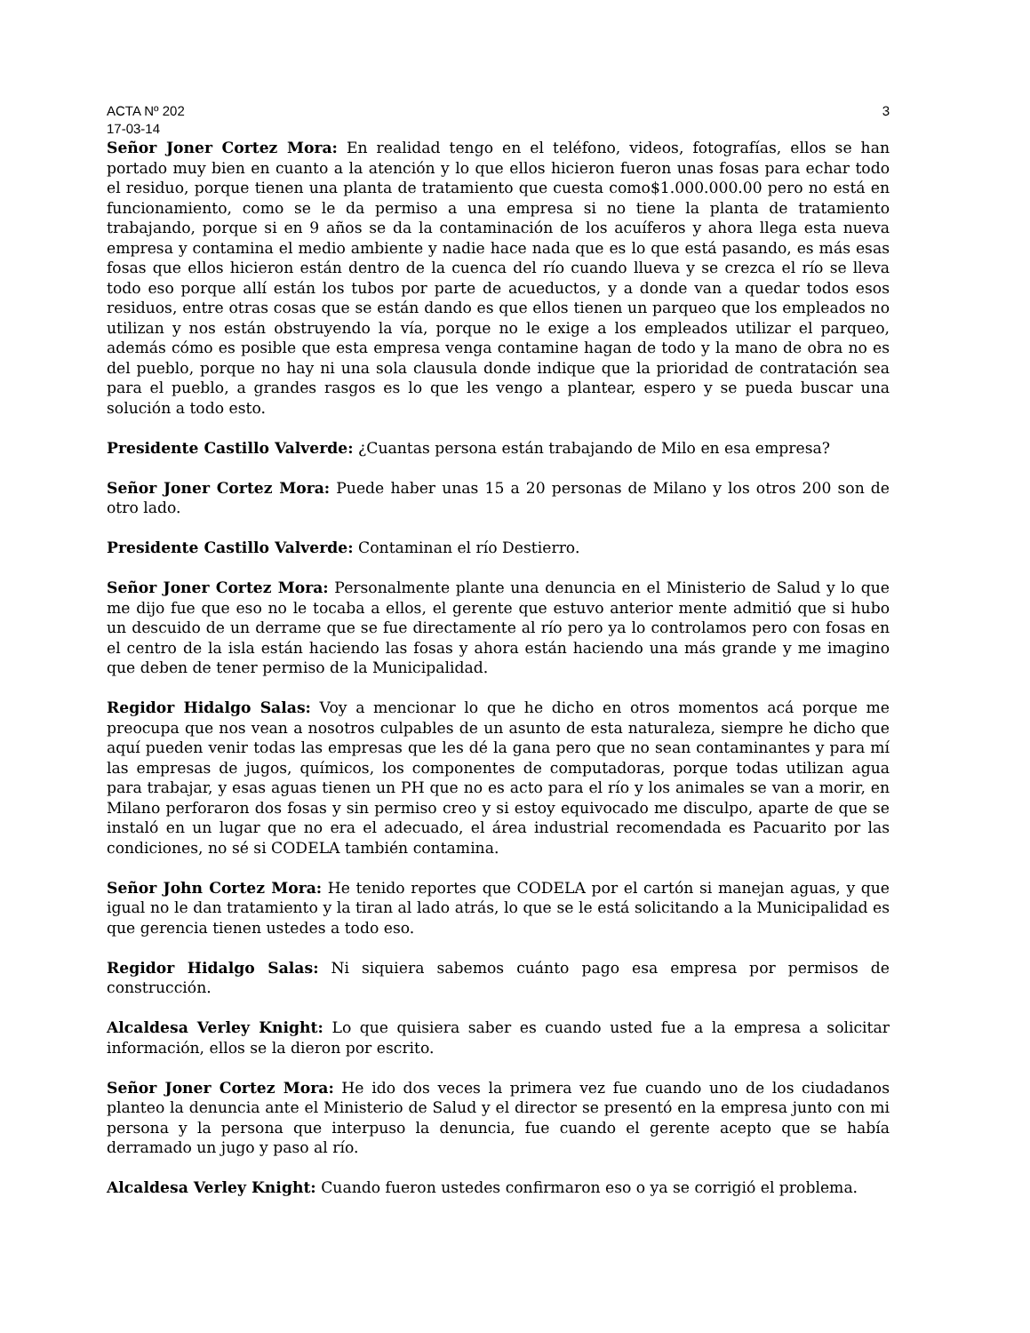ACTA Nº 202 3
17-03-14
Señor Joner Cortez Mora: En realidad tengo en el teléfono, videos, fotografías, ellos se han portado muy bien en cuanto a la atención y lo que ellos hicieron fueron unas fosas para echar todo el residuo, porque tienen una planta de tratamiento que cuesta como$1.000.000.00 pero no está en funcionamiento, como se le da permiso a una empresa si no tiene la planta de tratamiento trabajando, porque si en 9 años se da la contaminación de los acuíferos y ahora llega esta nueva empresa y contamina el medio ambiente y nadie hace nada que es lo que está pasando, es más esas fosas que ellos hicieron están dentro de la cuenca del río cuando llueva y se crezca el río se lleva todo eso porque allí están los tubos por parte de acueductos, y a donde van a quedar todos esos residuos, entre otras cosas que se están dando es que ellos tienen un parqueo que los empleados no utilizan y nos están obstruyendo la vía, porque no le exige a los empleados utilizar el parqueo, además cómo es posible que esta empresa venga contamine hagan de todo y la mano de obra no es del pueblo, porque no hay ni una sola clausula donde indique que la prioridad de contratación sea para el pueblo, a grandes rasgos es lo que les vengo a plantear, espero y se pueda buscar una solución a todo esto.
Presidente Castillo Valverde: ¿Cuantas persona están trabajando de Milo en esa empresa?
Señor Joner Cortez Mora: Puede haber unas 15 a 20 personas de Milano y los otros 200 son de otro lado.
Presidente Castillo Valverde: Contaminan el río Destierro.
Señor Joner Cortez Mora: Personalmente plante una denuncia en el Ministerio de Salud y lo que me dijo fue que eso no le tocaba a ellos, el gerente que estuvo anterior mente admitió que si hubo un descuido de un derrame que se fue directamente al río pero ya lo controlamos pero con fosas en el centro de la isla están haciendo las fosas y ahora están haciendo una más grande y me imagino que deben de tener permiso de la Municipalidad.
Regidor Hidalgo Salas: Voy a mencionar lo que he dicho en otros momentos acá porque me preocupa que nos vean a nosotros culpables de un asunto de esta naturaleza, siempre he dicho que aquí pueden venir todas las empresas que les dé la gana pero que no sean contaminantes y para mí las empresas de jugos, químicos, los componentes de computadoras, porque todas utilizan agua para trabajar, y esas aguas tienen un PH que no es acto para el río y los animales se van a morir, en Milano perforaron dos fosas y sin permiso creo y si estoy equivocado me disculpo, aparte de que se instaló en un lugar que no era el adecuado, el área industrial recomendada es Pacuarito por las condiciones, no sé si CODELA también contamina.
Señor John Cortez Mora: He tenido reportes que CODELA por el cartón si manejan aguas, y que igual no le dan tratamiento y la tiran al lado atrás, lo que se le está solicitando a la Municipalidad es que gerencia tienen ustedes a todo eso.
Regidor Hidalgo Salas: Ni siquiera sabemos cuánto pago esa empresa por permisos de construcción.
Alcaldesa Verley Knight: Lo que quisiera saber es cuando usted fue a la empresa a solicitar información, ellos se la dieron por escrito.
Señor Joner Cortez Mora: He ido dos veces la primera vez fue cuando uno de los ciudadanos planteo la denuncia ante el Ministerio de Salud y el director se presentó en la empresa junto con mi persona y la persona que interpuso la denuncia, fue cuando el gerente acepto que se había derramado un jugo y paso al río.
Alcaldesa Verley Knight: Cuando fueron ustedes confirmaron eso o ya se corrigió el problema.